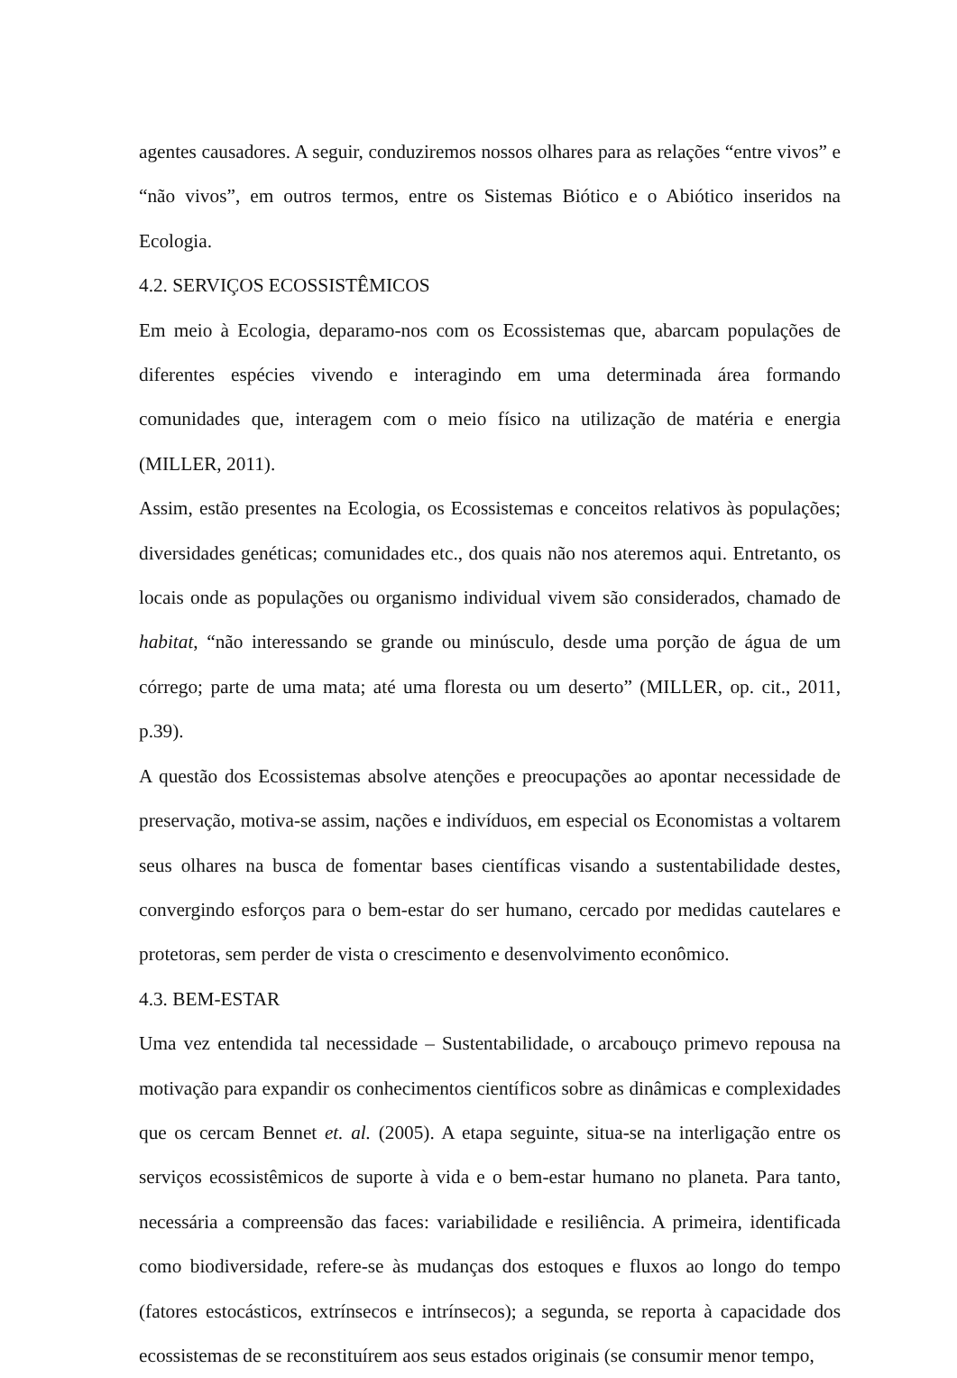agentes causadores. A seguir, conduziremos nossos olhares para as relações “entre vivos” e “não vivos”, em outros termos, entre os Sistemas Biótico e o Abiótico inseridos na Ecologia.
4.2. SERVIÇOS ECOSSISTÊMICOS
Em meio à Ecologia, deparamo-nos com os Ecossistemas que, abarcam populações de diferentes espécies vivendo e interagindo em uma determinada área formando comunidades que, interagem com o meio físico na utilização de matéria e energia (MILLER, 2011).
Assim, estão presentes na Ecologia, os Ecossistemas e conceitos relativos às populações; diversidades genéticas; comunidades etc., dos quais não nos ateremos aqui. Entretanto, os locais onde as populações ou organismo individual vivem são considerados, chamado de habitat, “não interessando se grande ou minúsculo, desde uma porção de água de um córrego; parte de uma mata; até uma floresta ou um deserto” (MILLER, op. cit., 2011, p.39).
A questão dos Ecossistemas absolve atenções e preocupações ao apontar necessidade de preservação, motiva-se assim, nações e indivíduos, em especial os Economistas a voltarem seus olhares na busca de fomentar bases científicas visando a sustentabilidade destes, convergindo esforços para o bem-estar do ser humano, cercado por medidas cautelares e protetoras, sem perder de vista o crescimento e desenvolvimento econômico.
4.3. BEM-ESTAR
Uma vez entendida tal necessidade – Sustentabilidade, o arcabouço primevo repousa na motivação para expandir os conhecimentos científicos sobre as dinâmicas e complexidades que os cercam Bennet et. al. (2005). A etapa seguinte, situa-se na interligação entre os serviços ecossistêmicos de suporte à vida e o bem-estar humano no planeta. Para tanto, necessária a compreensão das faces: variabilidade e resiliência. A primeira, identificada como biodiversidade, refere-se às mudanças dos estoques e fluxos ao longo do tempo (fatores estocásticos, extrínsecos e intrínsecos); a segunda, se reporta à capacidade dos ecossistemas de se reconstituírem aos seus estados originais (se consumir menor tempo,